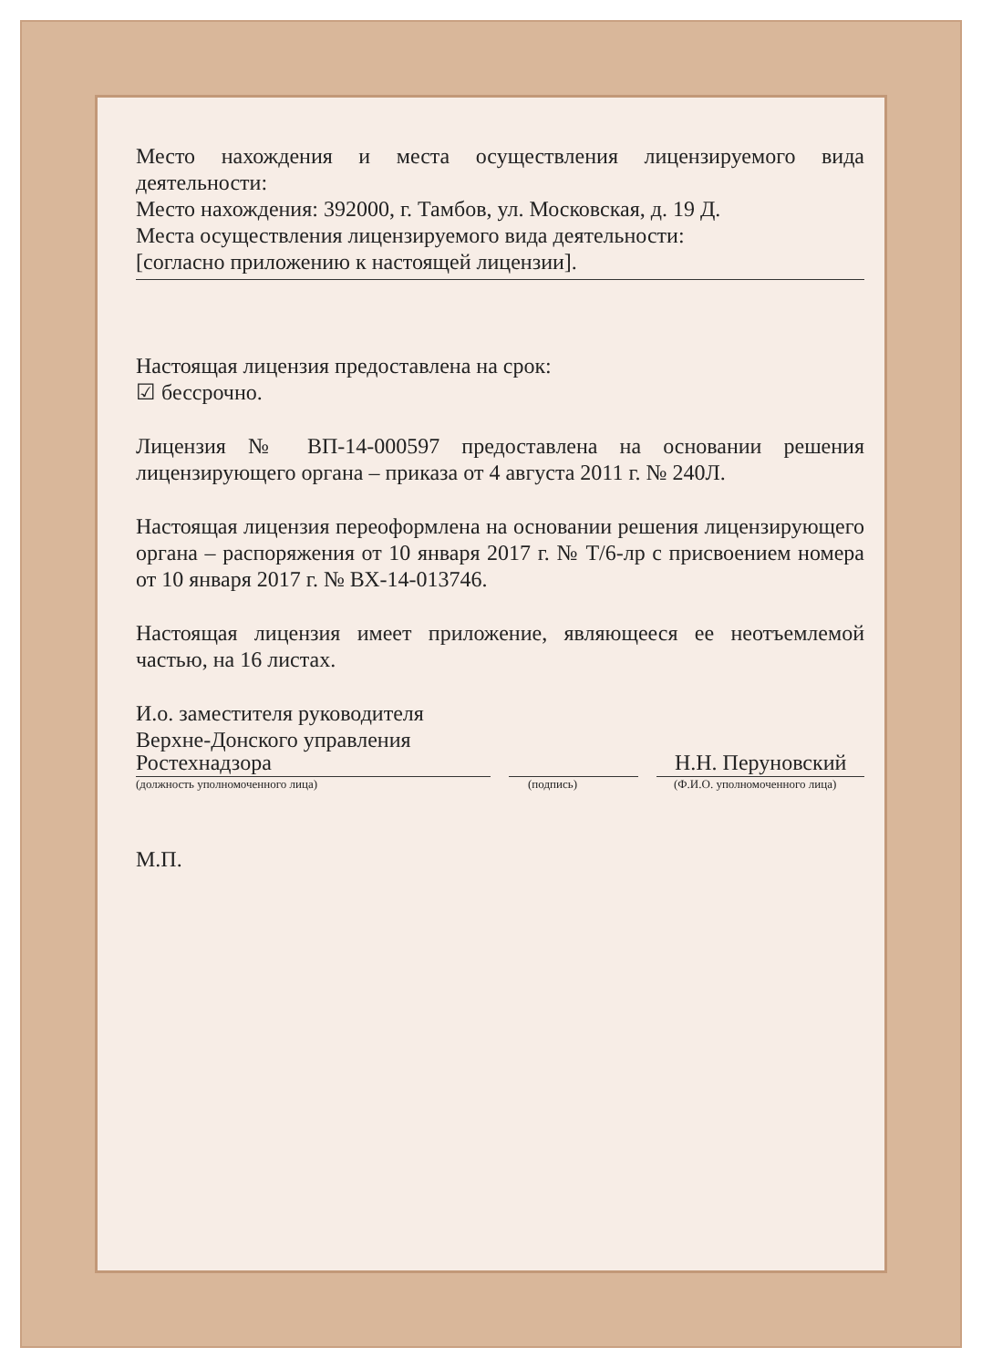Место нахождения и места осуществления лицензируемого вида деятельности:
Место нахождения: 392000, г. Тамбов, ул. Московская, д. 19 Д.
Места осуществления лицензируемого вида деятельности:
[согласно приложению к настоящей лицензии].
Настоящая лицензия предоставлена на срок:
☑ бессрочно.
Лицензия № ВП-14-000597 предоставлена на основании решения лицензирующего органа – приказа от 4 августа 2011 г. № 240Л.
Настоящая лицензия переоформлена на основании решения лицензирующего органа – распоряжения от 10 января 2017 г. № Т/6-лр с присвоением номера от 10 января 2017 г. № ВХ-14-013746.
Настоящая лицензия имеет приложение, являющееся ее неотъемлемой частью, на 16 листах.
И.о. заместителя руководителя
Верхне-Донского управления
Ростехнадзора
Н.Н. Перуновский
(должность уполномоченного лица) (подпись) (Ф.И.О. уполномоченного лица)
М.П.